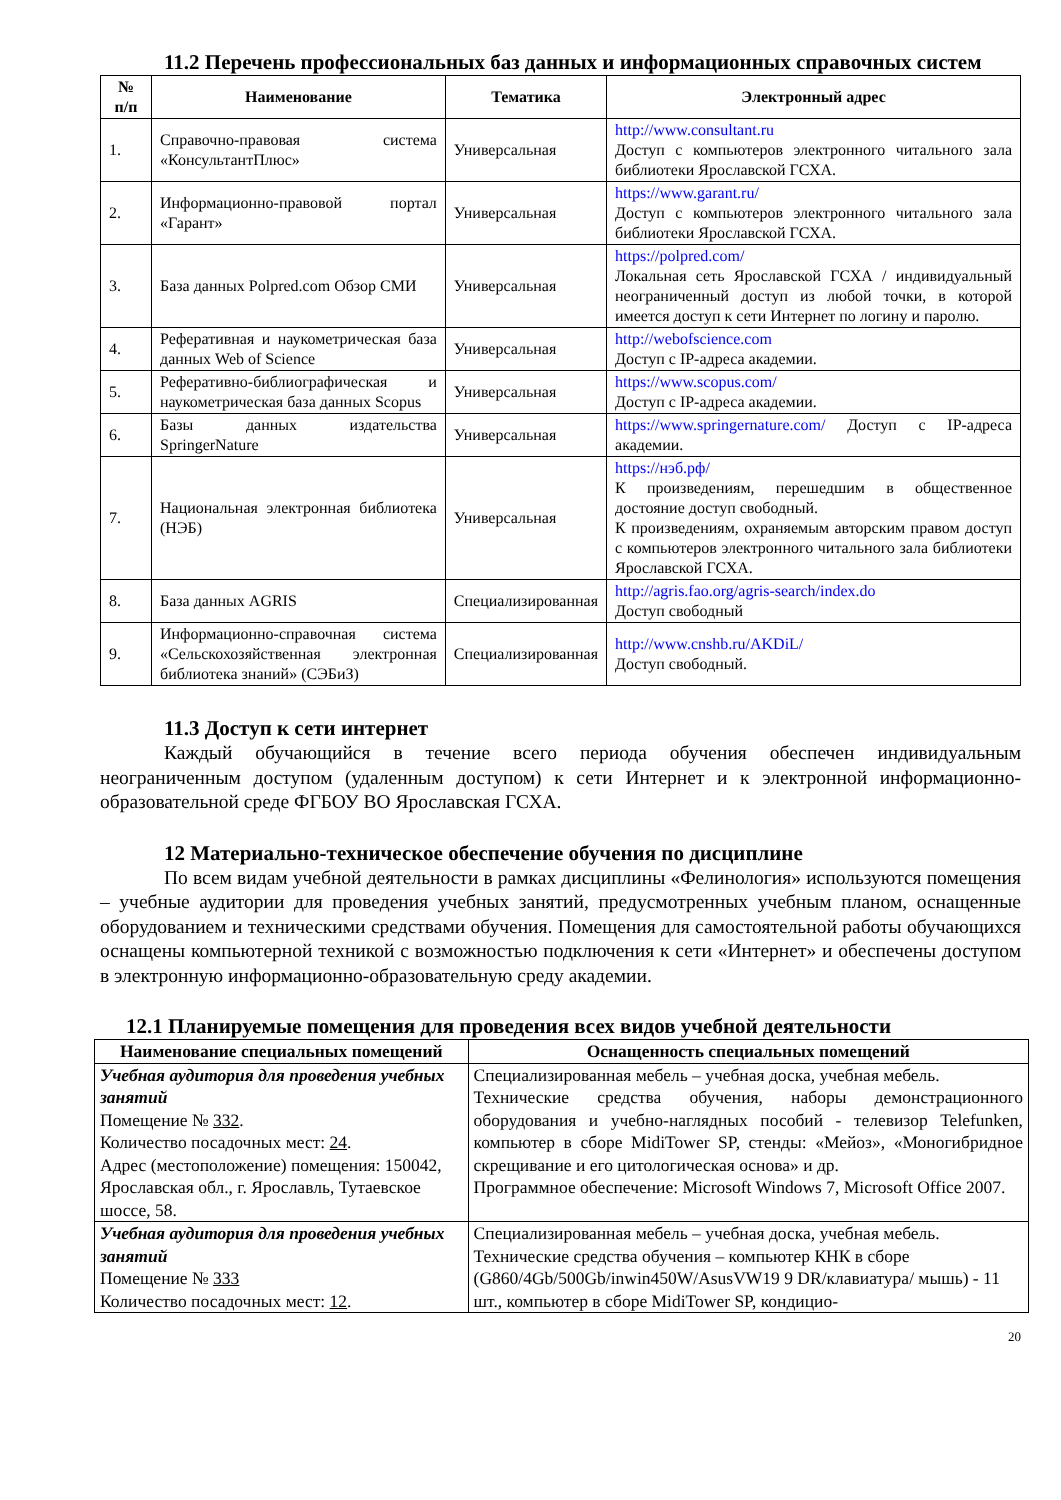11.2 Перечень профессиональных баз данных и информационных справочных систем
| № п/п | Наименование | Тематика | Электронный адрес |
| --- | --- | --- | --- |
| 1. | Справочно-правовая система «КонсультантПлюс» | Универсальная | http://www.consultant.ru Доступ с компьютеров электронного читального зала библиотеки Ярославской ГСХА. |
| 2. | Информационно-правовой портал «Гарант» | Универсальная | https://www.garant.ru/ Доступ с компьютеров электронного читального зала библиотеки Ярославской ГСХА. |
| 3. | База данных Polpred.com Обзор СМИ | Универсальная | https://polpred.com/ Локальная сеть Ярославской ГСХА / индивидуальный неограниченный доступ из любой точки, в которой имеется доступ к сети Интернет по логину и паролю. |
| 4. | Реферативная и наукометрическая база данных Web of Science | Универсальная | http://webofscience.com Доступ с IP-адреса академии. |
| 5. | Реферативно-библиографическая и наукометрическая база данных Scopus | Универсальная | https://www.scopus.com/ Доступ с IP-адреса академии. |
| 6. | Базы данных издательства SpringerNature | Универсальная | https://www.springernature.com/ Доступ с IP-адреса академии. |
| 7. | Национальная электронная библиотека (НЭБ) | Универсальная | https://нэб.рф/ К произведениям, перешедшим в общественное достояние доступ свободный. К произведениям, охраняемым авторским правом доступ с компьютеров электронного читального зала библиотеки Ярославской ГСХА. |
| 8. | База данных AGRIS | Специализированная | http://agris.fao.org/agris-search/index.do Доступ свободный |
| 9. | Информационно-справочная система «Сельскохозяйственная электронная библиотека знаний» (СЭБиЗ) | Специализированная | http://www.cnshb.ru/AKDiL/ Доступ свободный. |
11.3 Доступ к сети интернет
Каждый обучающийся в течение всего периода обучения обеспечен индивидуальным неограниченным доступом (удаленным доступом) к сети Интернет и к электронной информационно-образовательной среде ФГБОУ ВО Ярославская ГСХА.
12 Материально-техническое обеспечение обучения по дисциплине
По всем видам учебной деятельности в рамках дисциплины «Фелинология» используются помещения – учебные аудитории для проведения учебных занятий, предусмотренных учебным планом, оснащенные оборудованием и техническими средствами обучения. Помещения для самостоятельной работы обучающихся оснащены компьютерной техникой с возможностью подключения к сети «Интернет» и обеспечены доступом в электронную информационно-образовательную среду академии.
12.1 Планируемые помещения для проведения всех видов учебной деятельности
| Наименование специальных помещений | Оснащенность специальных помещений |
| --- | --- |
| Учебная аудитория для проведения учебных занятий Помещение № 332 . Количество посадочных мест: 24 . Адрес (местоположение) помещения: 150042, Ярославская обл., г. Ярославль, Тутаевское шоссе, 58. | Специализированная мебель – учебная доска, учебная мебель. Технические средства обучения, наборы демонстрационного оборудования и учебно-наглядных пособий - телевизор Telefunken, компьютер в сборе MidiTower SP, стенды: «Мейоз», «Моногибридное скрещивание и его цитологическая основа» и др. Программное обеспечение: Microsoft Windows 7, Microsoft Office 2007. |
| Учебная аудитория для проведения учебных занятий Помещение № 333 Количество посадочных мест: 12 . | Специализированная мебель – учебная доска, учебная мебель. Технические средства обучения – компьютер КНК в сборе (G860/4Gb/500Gb/inwin450W/AsusVW19 9 DR/клавиатура/ мышь) - 11 шт., компьютер в сборе MidiTower SP, кондицио- |
20